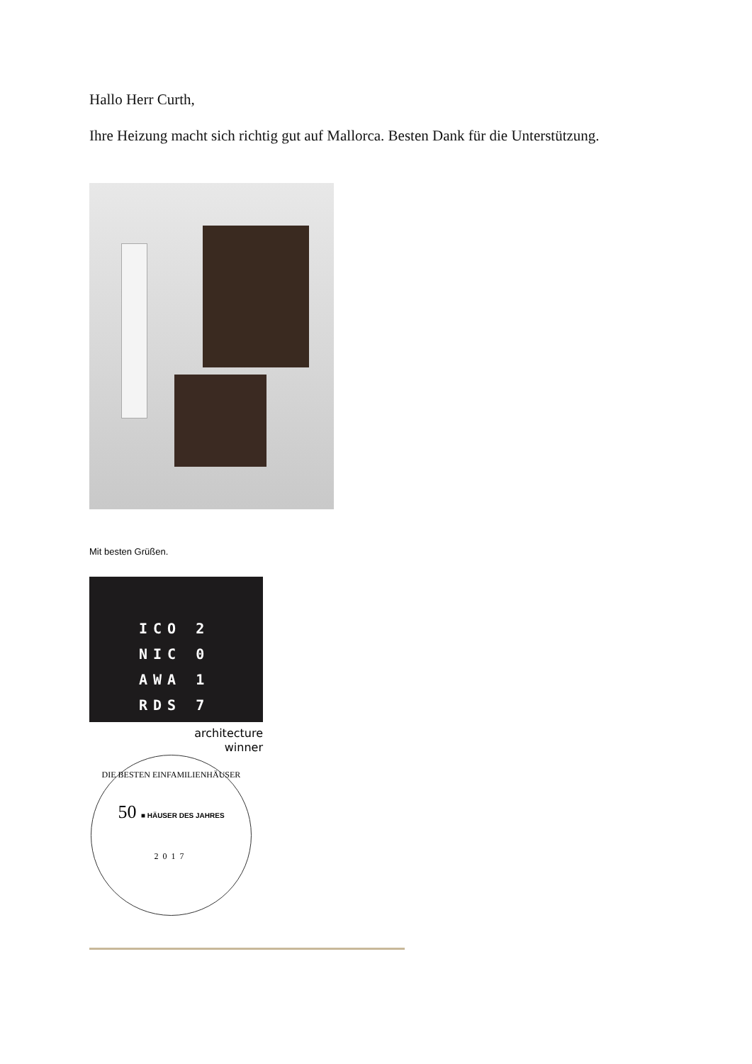Hallo Herr Curth,
Ihre Heizung macht sich richtig gut auf Mallorca. Besten Dank für die Unterstützung.
Mit besten Grüßen.
ICO 2
NIC 0
AWA 1
RDS 7
architecture
winner
DIE BESTEN EINFAMILIENHÄUSER
50 ■ HÄUSER DES JAHRES
2017